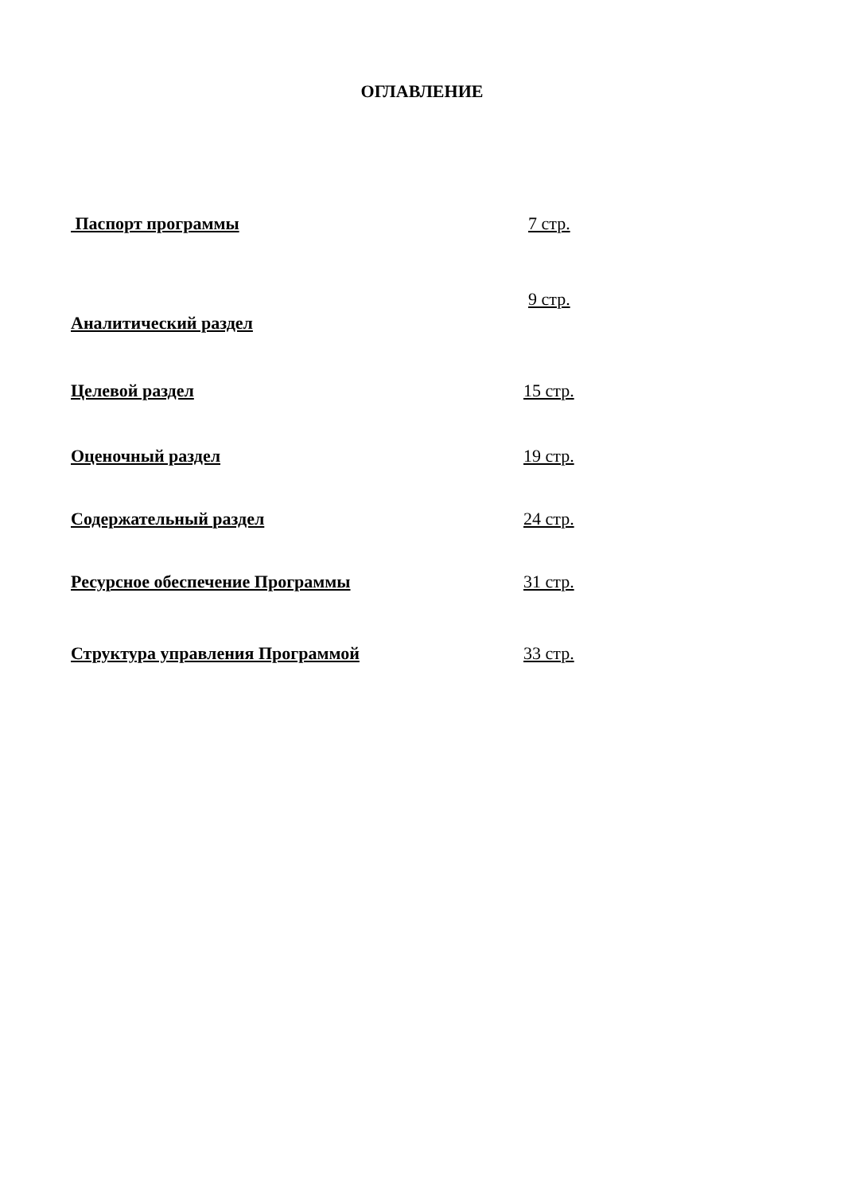ОГЛАВЛЕНИЕ
Паспорт программы 7 стр.
9 стр.
Аналитический раздел
Целевой раздел 15 стр.
Оценочный раздел 19 стр.
Содержательный раздел 24 стр.
Ресурсное обеспечение Программы 31 стр.
Структура управления Программой 33 стр.